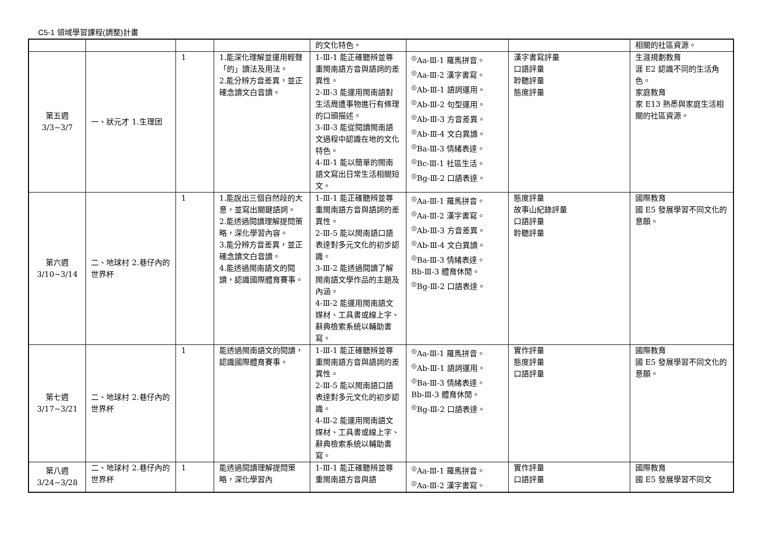C5-1 領域學習課程(調整)計畫
| | | | | 的文化特色。 | | | 相關的社區資源。 |
| 第五週 3/3~3/7 | 一、狀元才 1.生理团 | 1 | 1.能深化理解並運用輕聲「的」讀法及用法。 2.能分辨方音差異，並正確念讀文白音讀。 | 1-Ⅲ-1 能正確聽辨並尊重閩南語方音與語詞的差異性。 2-Ⅲ-3 能運用閩南語對生活周遭事物進行有條理的口頭描述。 3-Ⅲ-3 能從閱讀閩南語文過程中認識在地的文化特色。 4-Ⅲ-1 能以簡單的閩南語文寫出日常生活相關短文。 | <sup>◎</sup>Aa-Ⅲ-1 羅馬拼音。 <sup>◎</sup>Aa-Ⅲ-2 漢字書寫。 <sup>◎</sup>Ab-Ⅲ-1 語詞運用。 <sup>◎</sup>Ab-Ⅲ-2 句型運用。 <sup>◎</sup>Ab-Ⅲ-3 方音差異。 <sup>◎</sup>Ab-Ⅲ-4 文白異讀。 <sup>◎</sup>Ba-Ⅲ-3 情緒表達。 <sup>◎</sup>Bc-Ⅲ-1 社區生活。 <sup>◎</sup>Bg-Ⅲ-2 口語表達。 | 漢字書寫評量 口語評量 聆聽評量 態度評量 | 生涯規劃教育 涯 E2 認識不同的生活角色。 家庭教育 家 E13 熟悉與家庭生活相關的社區資源。 |
| 第六週 3/10~3/14 | 二、地球村 2.巷仔內的世界杯 | 1 | 1.能說出三個自然段的大意，並寫出關鍵語詞。 2.能透過閱讀理解提問策略，深化學習內容。 3.能分辨方音差異，並正確念讀文白音讀。 4.能透過閩南語文的閱讀，認識國際體育賽事。 | 1-Ⅲ-1 能正確聽辨並尊重閩南語方音與語詞的差異性。 2-Ⅲ-5 能以閩南語口語表達對多元文化的初步認識。 3-Ⅲ-2 能透過閱讀了解閩南語文學作品的主題及內涵。 4-Ⅲ-2 能運用閩南語文媒材、工具書或線上字、辭典檢索系統以輔助書寫。 | <sup>◎</sup>Aa-Ⅲ-1 羅馬拼音。 <sup>◎</sup>Aa-Ⅲ-2 漢字書寫。 <sup>◎</sup>Ab-Ⅲ-3 方音差異。 <sup>◎</sup>Ab-Ⅲ-4 文白異讀。 <sup>◎</sup>Ba-Ⅲ-3 情緒表達。 Bb-Ⅲ-3 體育休閒。 <sup>◎</sup>Bg-Ⅲ-2 口語表達。 | 態度評量 故事山紀錄評量 口語評量 聆聽評量 | 國際教育 國 E5 發展學習不同文化的意願。 |
| 第七週 3/17~3/21 | 二、地球村 2.巷仔內的世界杯 | 1 | 能透過閩南語文的閱讀，認識國際體育賽事。 | 1-Ⅲ-1 能正確聽辨並尊重閩南語方音與語詞的差異性。 2-Ⅲ-5 能以閩南語口語表達對多元文化的初步認識。 4-Ⅲ-2 能運用閩南語文媒材、工具書或線上字、辭典檢索系統以輔助書寫。 | <sup>◎</sup>Aa-Ⅲ-1 羅馬拼音。 <sup>◎</sup>Ab-Ⅲ-1 語詞運用。 <sup>◎</sup>Ba-Ⅲ-3 情緒表達。 Bb-Ⅲ-3 體育休閒。 <sup>◎</sup>Bg-Ⅲ-2 口語表達。 | 實作評量 態度評量 口語評量 | 國際教育 國 E5 發展學習不同文化的意願。 |
| 第八週 3/24~3/28 | 二、地球村 2.巷仔內的世界杯 | 1 | 能透過閱讀理解提問策略，深化學習內 | 1-Ⅲ-1 能正確聽辨並尊重閩南語方音與語 | <sup>◎</sup>Aa-Ⅲ-1 羅馬拼音。 <sup>◎</sup>Aa-Ⅲ-2 漢字書寫。 | 實作評量 口語評量 | 國際教育 國 E5 發展學習不同文 |